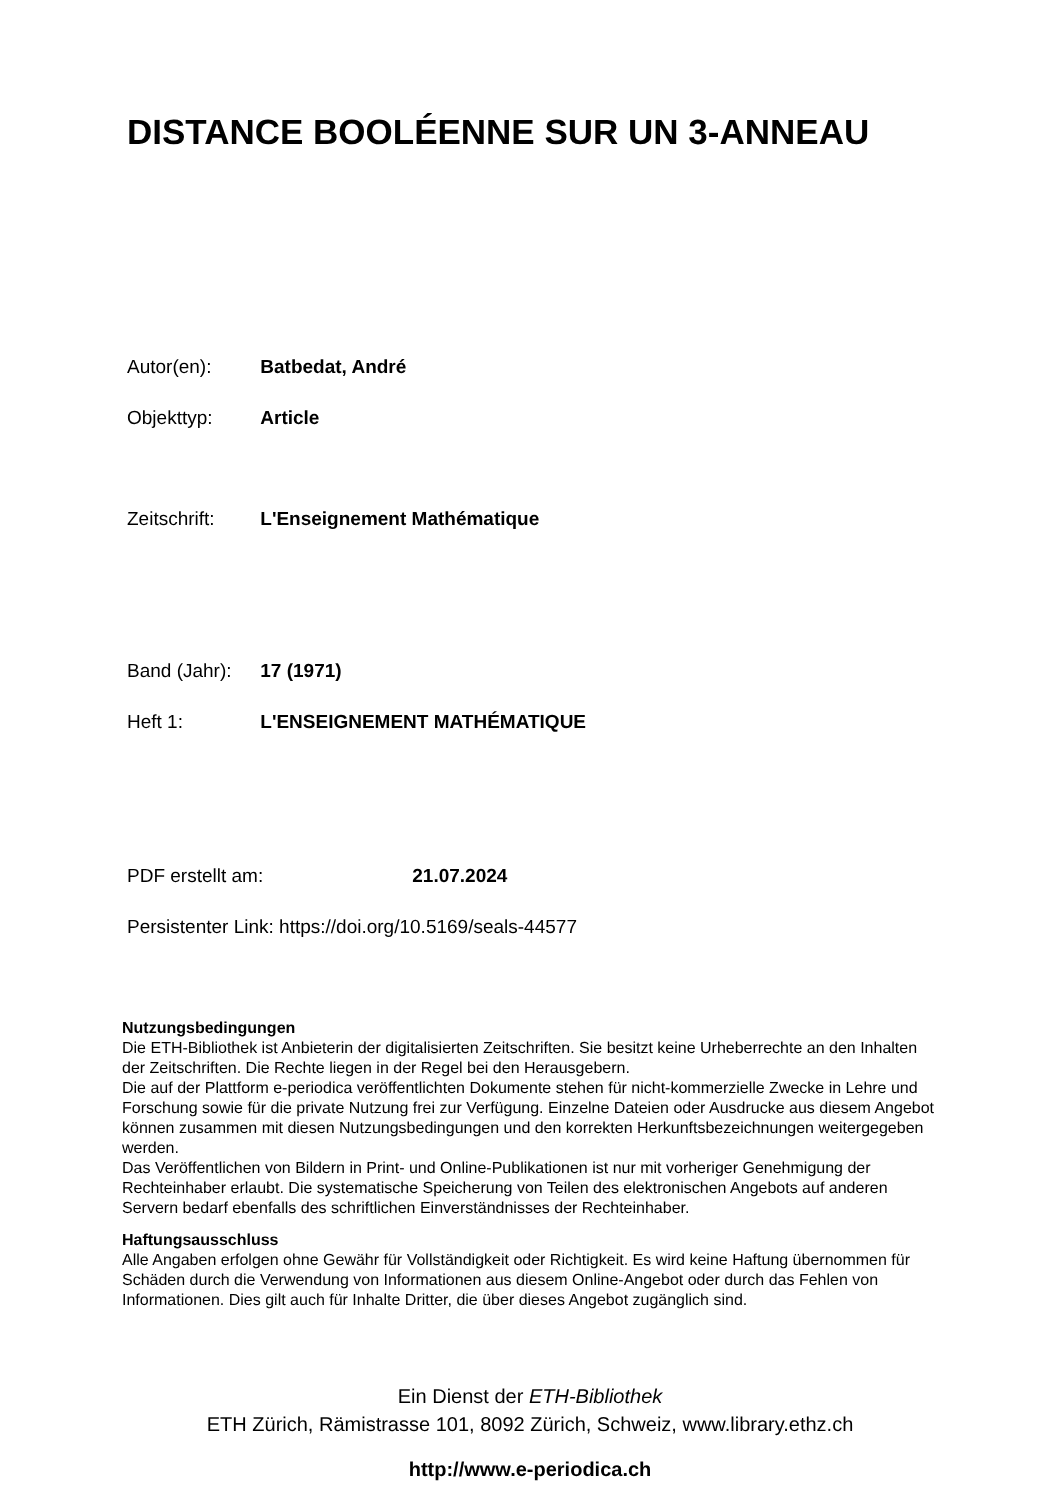DISTANCE BOOLÉENNE SUR UN 3-ANNEAU
Autor(en): Batbedat, André
Objekttyp: Article
Zeitschrift: L'Enseignement Mathématique
Band (Jahr): 17 (1971)
Heft 1: L'ENSEIGNEMENT MATHÉMATIQUE
PDF erstellt am: 21.07.2024
Persistenter Link: https://doi.org/10.5169/seals-44577
Nutzungsbedingungen
Die ETH-Bibliothek ist Anbieterin der digitalisierten Zeitschriften. Sie besitzt keine Urheberrechte an den Inhalten der Zeitschriften. Die Rechte liegen in der Regel bei den Herausgebern.
Die auf der Plattform e-periodica veröffentlichten Dokumente stehen für nicht-kommerzielle Zwecke in Lehre und Forschung sowie für die private Nutzung frei zur Verfügung. Einzelne Dateien oder Ausdrucke aus diesem Angebot können zusammen mit diesen Nutzungsbedingungen und den korrekten Herkunftsbezeichnungen weitergegeben werden.
Das Veröffentlichen von Bildern in Print- und Online-Publikationen ist nur mit vorheriger Genehmigung der Rechteinhaber erlaubt. Die systematische Speicherung von Teilen des elektronischen Angebots auf anderen Servern bedarf ebenfalls des schriftlichen Einverständnisses der Rechteinhaber.
Haftungsausschluss
Alle Angaben erfolgen ohne Gewähr für Vollständigkeit oder Richtigkeit. Es wird keine Haftung übernommen für Schäden durch die Verwendung von Informationen aus diesem Online-Angebot oder durch das Fehlen von Informationen. Dies gilt auch für Inhalte Dritter, die über dieses Angebot zugänglich sind.
Ein Dienst der ETH-Bibliothek
ETH Zürich, Rämistrasse 101, 8092 Zürich, Schweiz, www.library.ethz.ch
http://www.e-periodica.ch